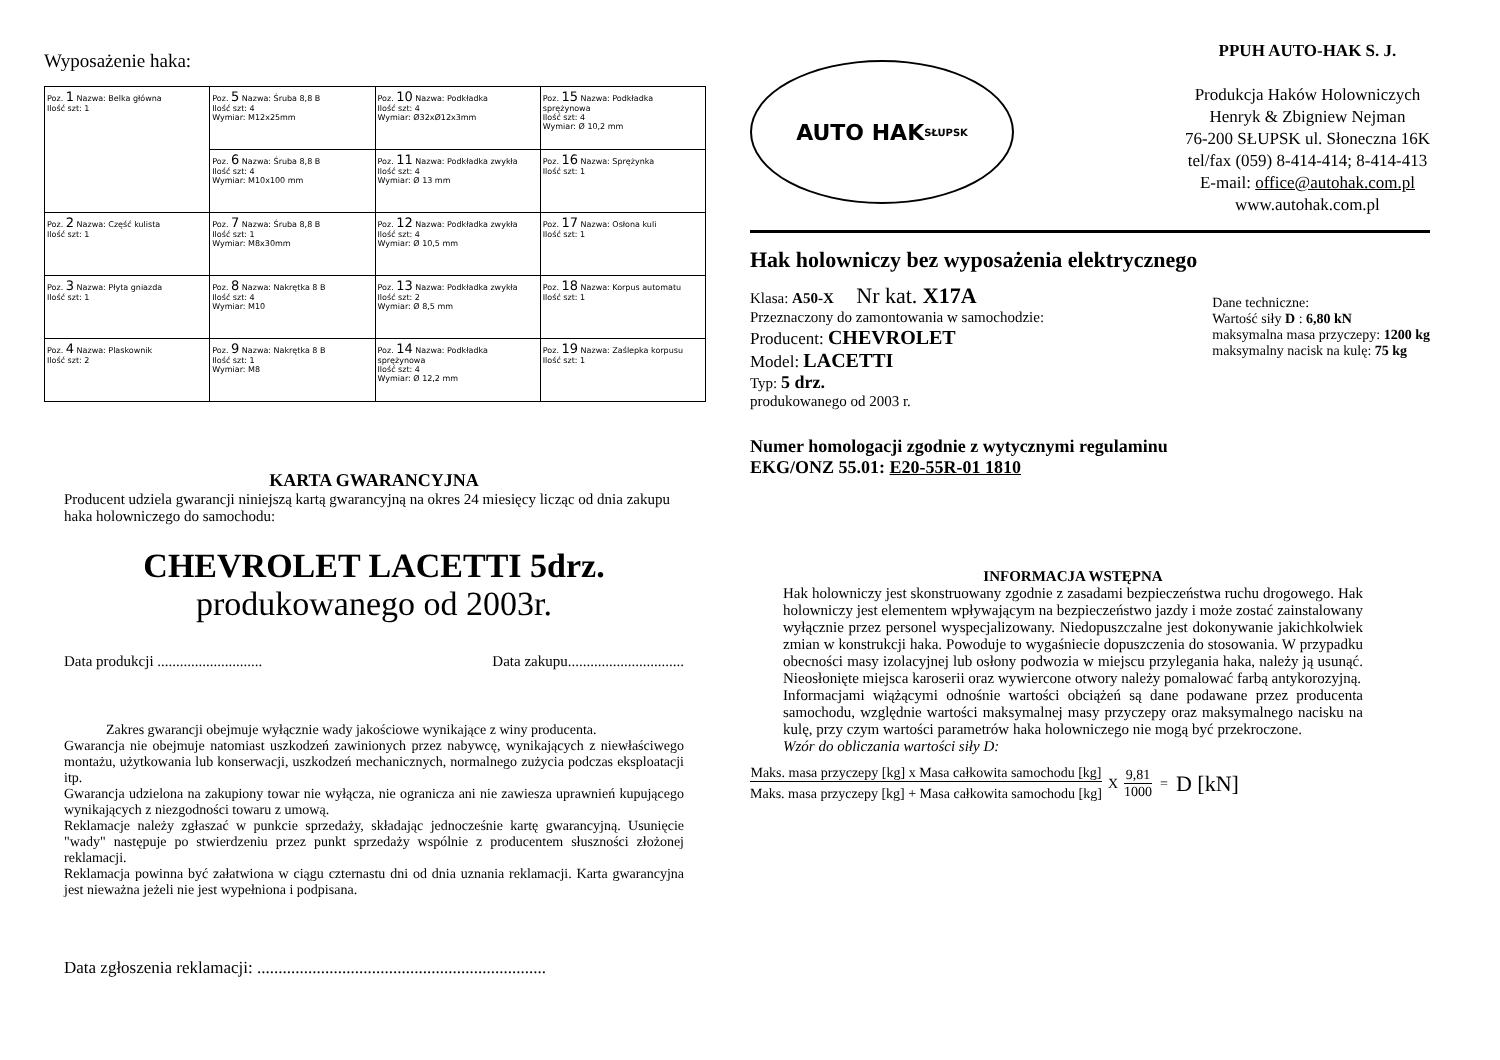Wyposażenie haka:
| Poz. 1 Nazwa: Belka główna Ilość szt: 1 | Poz. 5 Nazwa: Śruba 8,8 B Ilość szt: 4 Wymiar: M12x25mm | Poz. 10 Nazwa: Podkładka Ilość szt: 4 Wymiar: Ø32xØ12x3mm | Poz. 15 Nazwa: Podkładka sprężynowa Ilość szt: 4 Wymiar: Ø 10,2 mm |
| | Poz. 6 Nazwa: Śruba 8,8 B Ilość szt: 4 Wymiar: M10x100 mm | Poz. 11 Nazwa: Podkładka zwykła Ilość szt: 4 Wymiar: Ø 13 mm | Poz. 16 Nazwa: Sprężynka Ilość szt: 1 |
| Poz. 2 Nazwa: Część kulista Ilość szt: 1 | Poz. 7 Nazwa: Śruba 8,8 B Ilość szt: 1 Wymiar: M8x30mm | Poz. 12 Nazwa: Podkładka zwykła Ilość szt: 4 Wymiar: Ø 10,5 mm | Poz. 17 Nazwa: Osłona kuli Ilość szt: 1 |
| Poz. 3 Nazwa: Płyta gniazda Ilość szt: 1 | Poz. 8 Nazwa: Nakrętka 8 B Ilość szt: 4 Wymiar: M10 | Poz. 13 Nazwa: Podkładka zwykła Ilość szt: 2 Wymiar: Ø 8,5 mm | Poz. 18 Nazwa: Korpus automatu Ilość szt: 1 |
| Poz. 4 Nazwa: Plaskownik Ilość szt: 2 | Poz. 9 Nazwa: Nakrętka 8 B Ilość szt: 1 Wymiar: M8 | Poz. 14 Nazwa: Podkładka sprężynowa Ilość szt: 4 Wymiar: Ø 12,2 mm | Poz. 19 Nazwa: Zaślepka korpusu Ilość szt: 1 |
KARTA GWARANCYJNA
Producent udziela gwarancji niniejszą kartą gwarancyjną na okres 24 miesięcy licząc od dnia zakupu haka holowniczego do samochodu:
CHEVROLET LACETTI 5drz.
produkowanego od 2003r.
Data produkcji ............................ Data zakupu...............................
Zakres gwarancji obejmuje wyłącznie wady jakościowe wynikające z winy producenta.
Gwarancja nie obejmuje natomiast uszkodzeń zawinionych przez nabywcę, wynikających z niewłaściwego montażu, użytkowania lub konserwacji, uszkodzeń mechanicznych, normalnego zużycia podczas eksploatacji itp.
Gwarancja udzielona na zakupiony towar nie wyłącza, nie ogranicza ani nie zawiesza uprawnień kupującego wynikających z niezgodności towaru z umową.
Reklamacje należy zgłaszać w punkcie sprzedaży, składając jednocześnie kartę gwarancyjną. Usunięcie "wady" następuje po stwierdzeniu przez punkt sprzedaży wspólnie z producentem słuszności złożonej reklamacji.
Reklamacja powinna być załatwiona w ciągu czternastu dni od dnia uznania reklamacji. Karta gwarancyjna jest nieważna jeżeli nie jest wypełniona i podpisana.
Data zgłoszenia reklamacji: ....................................................................
AUTO HAK
SŁUPSK
PPUH AUTO-HAK S. J.
Produkcja Haków Holowniczych
Henryk & Zbigniew Nejman
76-200 SŁUPSK ul. Słoneczna 16K
tel/fax (059) 8-414-414; 8-414-413
E-mail: office@autohak.com.pl
www.autohak.com.pl
Hak holowniczy bez wyposażenia elektrycznego
Klasa: A50-X Nr kat. X17A
Przeznaczony do zamontowania w samochodzie:
Producent: CHEVROLET
Model: LACETTI
Typ: 5 drz.
produkowanego od 2003 r.
Dane techniczne:
Wartość siły D : 6,80 kN
maksymalna masa przyczepy: 1200 kg
maksymalny nacisk na kulę: 75 kg
Numer homologacji zgodnie z wytycznymi regulaminu
EKG/ONZ 55.01: E20-55R-01 1810
INFORMACJA WSTĘPNA
Hak holowniczy jest skonstruowany zgodnie z zasadami bezpieczeństwa ruchu drogowego. Hak holowniczy jest elementem wpływającym na bezpieczeństwo jazdy i może zostać zainstalowany wyłącznie przez personel wyspecjalizowany. Niedopuszczalne jest dokonywanie jakichkolwiek zmian w konstrukcji haka. Powoduje to wygaśniecie dopuszczenia do stosowania. W przypadku obecności masy izolacyjnej lub osłony podwozia w miejscu przylegania haka, należy ją usunąć. Nieosłonięte miejsca karoserii oraz wywiercone otwory należy pomalować farbą antykorozyjną.
Informacjami wiążącymi odnośnie wartości obciążeń są dane podawane przez producenta samochodu, względnie wartości maksymalnej masy przyczepy oraz maksymalnego nacisku na kulę, przy czym wartości parametrów haka holowniczego nie mogą być przekroczone.
Wzór do obliczania wartości siły D:
Maks. masa przyczepy [kg] x Masa całkowita samochodu [kg]
Maks. masa przyczepy [kg] + Masa całkowita samochodu [kg]
X
9,81
1000
= D [kN]